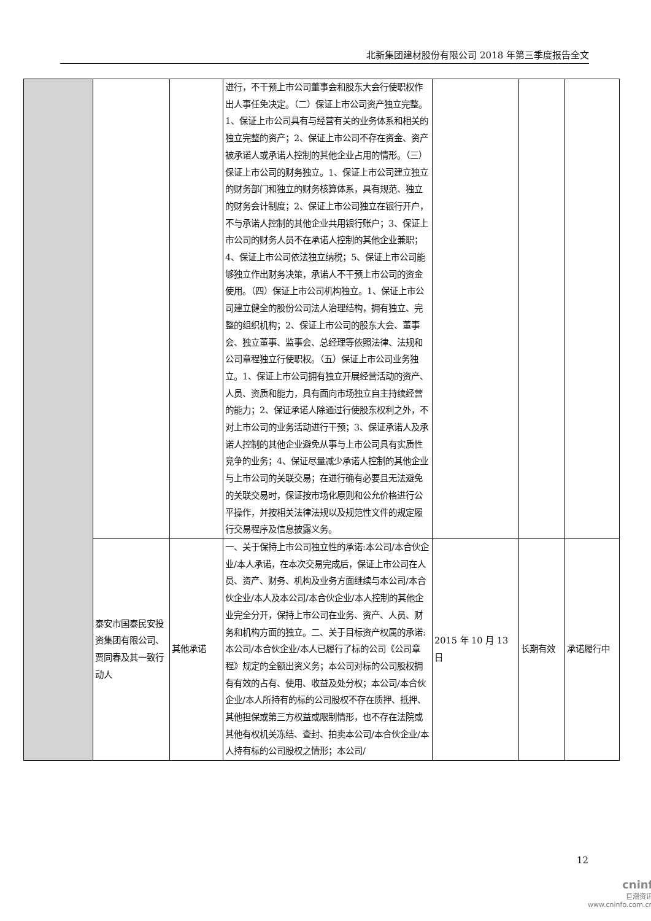北新集团建材股份有限公司 2018 年第三季度报告全文
| | | | 进行，不干预上市公司董事会和股东大会行使职权作出人事任免决定。（二）保证上市公司资产独立完整。1、保证上市公司具有与经营有关的业务体系和相关的独立完整的资产；2、保证上市公司不存在资金、资产被承诺人或承诺人控制的其他企业占用的情形。（三）保证上市公司的财务独立。1、保证上市公司建立独立的财务部门和独立的财务核算体系，具有规范、独立的财务会计制度；2、保证上市公司独立在银行开户，不与承诺人控制的其他企业共用银行账户；3、保证上市公司的财务人员不在承诺人控制的其他企业兼职；4、保证上市公司依法独立纳税；5、保证上市公司能够独立作出财务决策，承诺人不干预上市公司的资金使用。（四）保证上市公司机构独立。1、保证上市公司建立健全的股份公司法人治理结构，拥有独立、完整的组织机构；2、保证上市公司的股东大会、董事会、独立董事、监事会、总经理等依照法律、法规和公司章程独立行使职权。（五）保证上市公司业务独立。1、保证上市公司拥有独立开展经营活动的资产、人员、资质和能力，具有面向市场独立自主持续经营的能力；2、保证承诺人除通过行使股东权利之外，不对上市公司的业务活动进行干预；3、保证承诺人及承诺人控制的其他企业避免从事与上市公司具有实质性竞争的业务；4、保证尽量减少承诺人控制的其他企业与上市公司的关联交易；在进行确有必要且无法避免的关联交易时，保证按市场化原则和公允价格进行公平操作，并按相关法律法规以及规范性文件的规定履行交易程序及信息披露义务。 | | | |
| | 泰安市国泰民安投资集团有限公司、贾同春及其一致行动人 | 其他承诺 | 一、关于保持上市公司独立性的承诺:本公司/本合伙企业/本人承诺，在本次交易完成后，保证上市公司在人员、资产、财务、机构及业务方面继续与本公司/本合伙企业/本人及本公司/本合伙企业/本人控制的其他企业完全分开，保持上市公司在业务、资产、人员、财务和机构方面的独立。二、关于目标资产权属的承诺:本公司/本合伙企业/本人已履行了标的公司《公司章程》规定的全额出资义务；本公司对标的公司股权拥有有效的占有、使用、收益及处分权；本公司/本合伙企业/本人所持有的标的公司股权不存在质押、抵押、其他担保或第三方权益或限制情形，也不存在法院或其他有权机关冻结、查封、拍卖本公司/本合伙企业/本人持有标的公司股权之情形；本公司/ | 2015 年 10 月 13 日 | 长期有效 | 承诺履行中 |
12
cninf
巨潮资讯
www.cninfo.com.cn